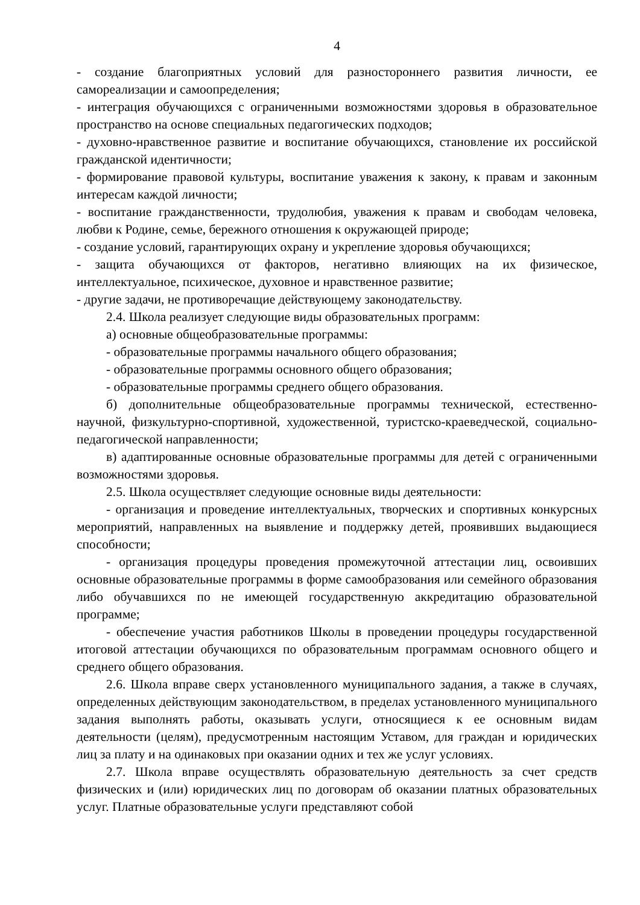4
- создание благоприятных условий для разностороннего развития личности, ее самореализации и самоопределения;
- интеграция обучающихся с ограниченными возможностями здоровья в образовательное пространство на основе специальных педагогических подходов;
- духовно-нравственное развитие и воспитание обучающихся, становление их российской гражданской идентичности;
- формирование правовой культуры, воспитание уважения к закону, к правам и законным интересам каждой личности;
- воспитание гражданственности, трудолюбия, уважения к правам и свободам человека, любви к Родине, семье, бережного отношения к окружающей природе;
- создание условий, гарантирующих охрану и укрепление здоровья обучающихся;
- защита обучающихся от факторов, негативно влияющих на их физическое, интеллектуальное, психическое, духовное и нравственное развитие;
- другие задачи, не противоречащие действующему законодательству.
2.4. Школа реализует следующие виды образовательных программ:
а) основные общеобразовательные программы:
- образовательные программы начального общего образования;
- образовательные программы основного общего образования;
- образовательные программы среднего общего образования.
б) дополнительные общеобразовательные программы технической, естественно-научной, физкультурно-спортивной, художественной, туристско-краеведческой, социально-педагогической направленности;
в) адаптированные основные образовательные программы для детей с ограниченными возможностями здоровья.
2.5. Школа осуществляет следующие основные виды деятельности:
- организация и проведение интеллектуальных, творческих и спортивных конкурсных мероприятий, направленных на выявление и поддержку детей, проявивших выдающиеся способности;
- организация процедуры проведения промежуточной аттестации лиц, освоивших основные образовательные программы в форме самообразования или семейного образования либо обучавшихся по не имеющей государственную аккредитацию образовательной программе;
- обеспечение участия работников Школы в проведении процедуры государственной итоговой аттестации обучающихся по образовательным программам основного общего и среднего общего образования.
2.6. Школа вправе сверх установленного муниципального задания, а также в случаях, определенных действующим законодательством, в пределах установленного муниципального задания выполнять работы, оказывать услуги, относящиеся к ее основным видам деятельности (целям), предусмотренным настоящим Уставом, для граждан и юридических лиц за плату и на одинаковых при оказании одних и тех же услуг условиях.
2.7. Школа вправе осуществлять образовательную деятельность за счет средств физических и (или) юридических лиц по договорам об оказании платных образовательных услуг. Платные образовательные услуги представляют собой